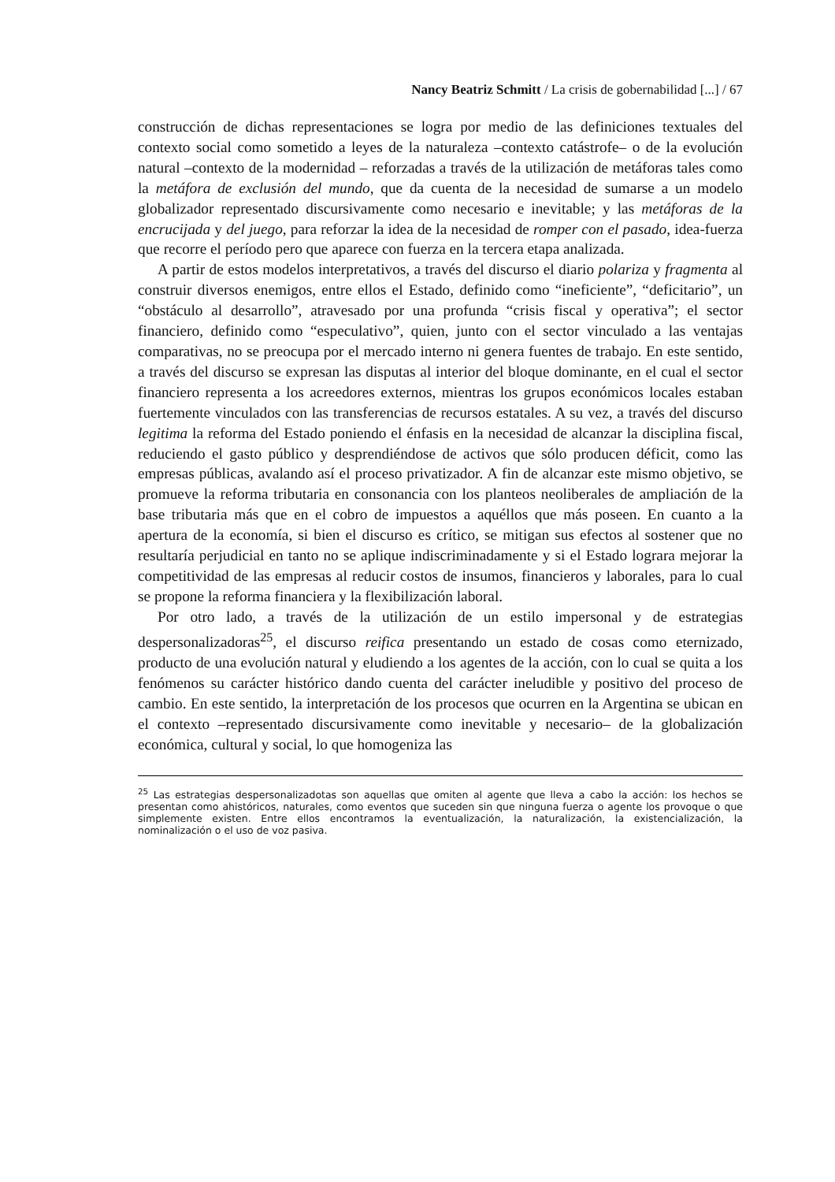Nancy Beatriz Schmitt / La crisis de gobernabilidad [...] / 67
construcción de dichas representaciones se logra por medio de las definiciones textuales del contexto social como sometido a leyes de la naturaleza –contexto catástrofe– o de la evolución natural –contexto de la modernidad – reforzadas a través de la utilización de metáforas tales como la metáfora de exclusión del mundo, que da cuenta de la necesidad de sumarse a un modelo globalizador representado discursivamente como necesario e inevitable; y las metáforas de la encrucijada y del juego, para reforzar la idea de la necesidad de romper con el pasado, idea-fuerza que recorre el período pero que aparece con fuerza en la tercera etapa analizada.
A partir de estos modelos interpretativos, a través del discurso el diario polariza y fragmenta al construir diversos enemigos, entre ellos el Estado, definido como “ineficiente”, “deficitario”, un “obstáculo al desarrollo”, atravesado por una profunda “crisis fiscal y operativa”; el sector financiero, definido como “especulativo”, quien, junto con el sector vinculado a las ventajas comparativas, no se preocupa por el mercado interno ni genera fuentes de trabajo. En este sentido, a través del discurso se expresan las disputas al interior del bloque dominante, en el cual el sector financiero representa a los acreedores externos, mientras los grupos económicos locales estaban fuertemente vinculados con las transferencias de recursos estatales. A su vez, a través del discurso legitima la reforma del Estado poniendo el énfasis en la necesidad de alcanzar la disciplina fiscal, reduciendo el gasto público y desprendiéndose de activos que sólo producen déficit, como las empresas públicas, avalando así el proceso privatizador. A fin de alcanzar este mismo objetivo, se promueve la reforma tributaria en consonancia con los planteos neoliberales de ampliación de la base tributaria más que en el cobro de impuestos a aquéllos que más poseen. En cuanto a la apertura de la economía, si bien el discurso es crítico, se mitigan sus efectos al sostener que no resultaría perjudicial en tanto no se aplique indiscriminadamente y si el Estado lograra mejorar la competitividad de las empresas al reducir costos de insumos, financieros y laborales, para lo cual se propone la reforma financiera y la flexibilización laboral.
Por otro lado, a través de la utilización de un estilo impersonal y de estrategias despersonalizadoras<sup>25</sup>, el discurso reifica presentando un estado de cosas como eternizado, producto de una evolución natural y eludiendo a los agentes de la acción, con lo cual se quita a los fenómenos su carácter histórico dando cuenta del carácter ineludible y positivo del proceso de cambio. En este sentido, la interpretación de los procesos que ocurren en la Argentina se ubican en el contexto –representado discursivamente como inevitable y necesario– de la globalización económica, cultural y social, lo que homogeniza las
<sup>25</sup> Las estrategias despersonalizadotas son aquellas que omiten al agente que lleva a cabo la acción: los hechos se presentan como ahistóricos, naturales, como eventos que suceden sin que ninguna fuerza o agente los provoque o que simplemente existen. Entre ellos encontramos la eventualización, la naturalización, la existencialización, la nominalización o el uso de voz pasiva.